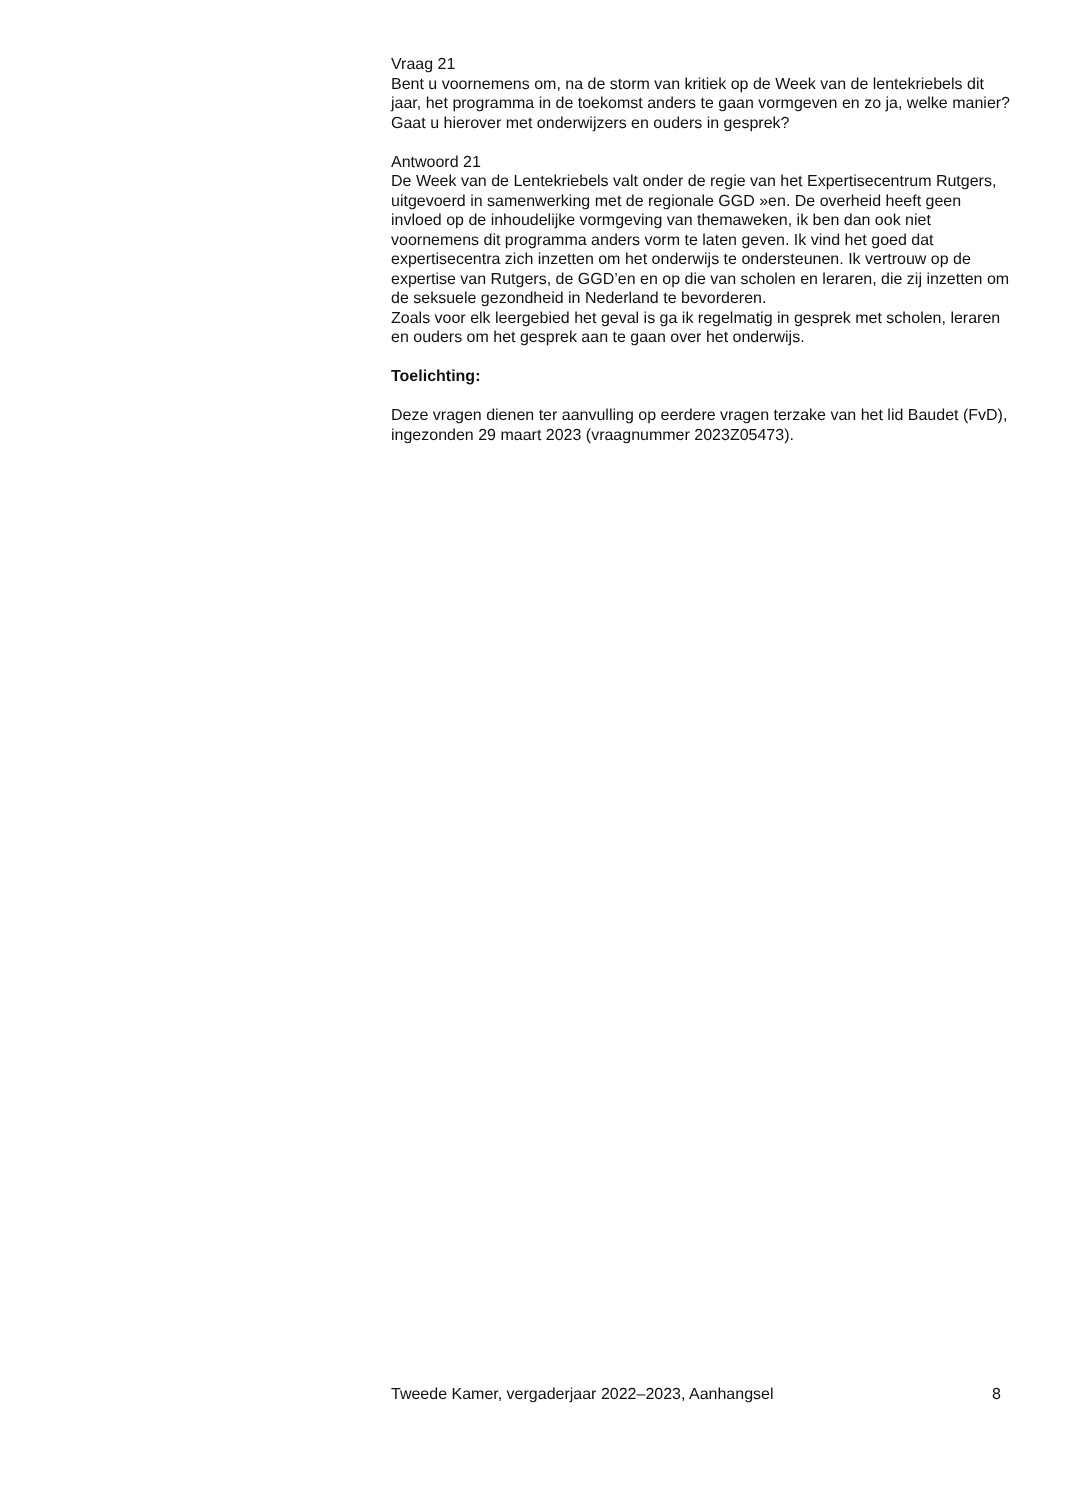Vraag 21
Bent u voornemens om, na de storm van kritiek op de Week van de lentekriebels dit jaar, het programma in de toekomst anders te gaan vormgeven en zo ja, welke manier? Gaat u hierover met onderwijzers en ouders in gesprek?
Antwoord 21
De Week van de Lentekriebels valt onder de regie van het Expertisecentrum Rutgers, uitgevoerd in samenwerking met de regionale GGD »en. De overheid heeft geen invloed op de inhoudelijke vormgeving van themaweken, ik ben dan ook niet voornemens dit programma anders vorm te laten geven. Ik vind het goed dat expertisecentra zich inzetten om het onderwijs te ondersteunen. Ik vertrouw op de expertise van Rutgers, de GGD’en en op die van scholen en leraren, die zij inzetten om de seksuele gezondheid in Nederland te bevorderen.
Zoals voor elk leergebied het geval is ga ik regelmatig in gesprek met scholen, leraren en ouders om het gesprek aan te gaan over het onderwijs.
Toelichting:
Deze vragen dienen ter aanvulling op eerdere vragen terzake van het lid Baudet (FvD), ingezonden 29 maart 2023 (vraagnummer 2023Z05473).
Tweede Kamer, vergaderjaar 2022–2023, Aanhangsel 8